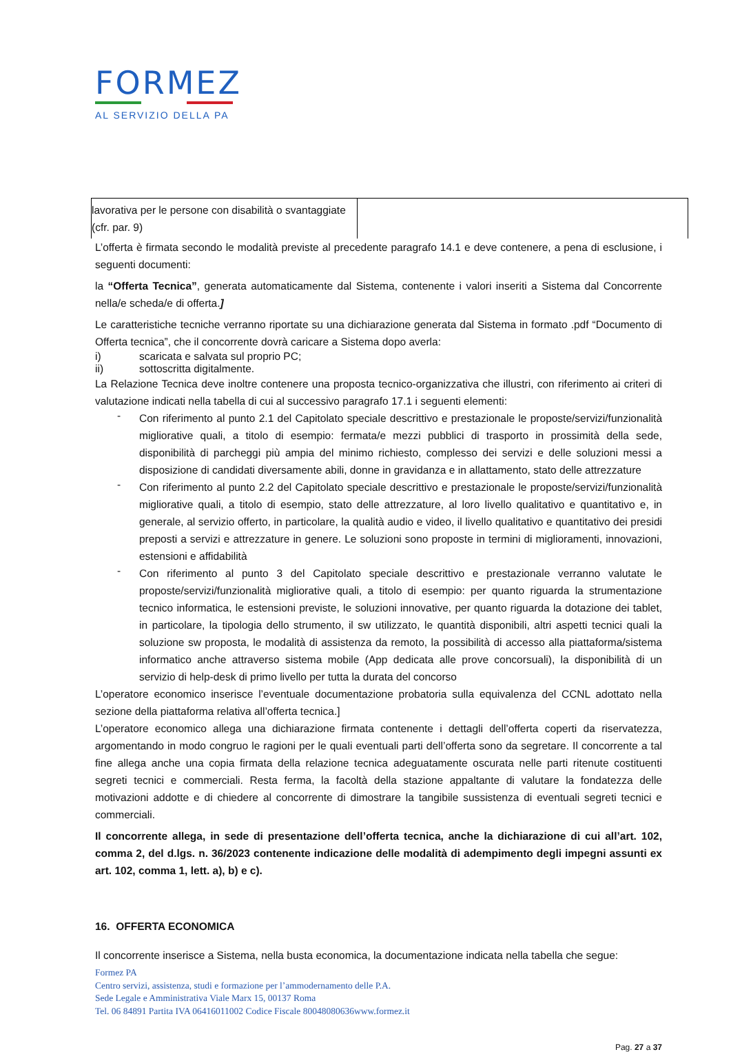FORMEZ
AL SERVIZIO DELLA PA
| lavorativa per le persone con disabilità o svantaggiate (cfr. par. 9) | |
L’offerta è firmata secondo le modalità previste al precedente paragrafo 14.1 e deve contenere, a pena di esclusione, i seguenti documenti:
la “Offerta Tecnica”, generata automaticamente dal Sistema, contenente i valori inseriti a Sistema dal Concorrente nella/e scheda/e di offerta.]
Le caratteristiche tecniche verranno riportate su una dichiarazione generata dal Sistema in formato .pdf “Documento di Offerta tecnica”, che il concorrente dovrà caricare a Sistema dopo averla:
i) scaricata e salvata sul proprio PC;
ii) sottoscritta digitalmente.
La Relazione Tecnica deve inoltre contenere una proposta tecnico-organizzativa che illustri, con riferimento ai criteri di valutazione indicati nella tabella di cui al successivo paragrafo 17.1 i seguenti elementi:
-
Con riferimento al punto 2.1 del Capitolato speciale descrittivo e prestazionale le proposte/servizi/funzionalità migliorative quali, a titolo di esempio: fermata/e mezzi pubblici di trasporto in prossimità della sede, disponibilità di parcheggi più ampia del minimo richiesto, complesso dei servizi e delle soluzioni messi a disposizione di candidati diversamente abili, donne in gravidanza e in allattamento, stato delle attrezzature
-
Con riferimento al punto 2.2 del Capitolato speciale descrittivo e prestazionale le proposte/servizi/funzionalità migliorative quali, a titolo di esempio, stato delle attrezzature, al loro livello qualitativo e quantitativo e, in generale, al servizio offerto, in particolare, la qualità audio e video, il livello qualitativo e quantitativo dei presidi preposti a servizi e attrezzature in genere. Le soluzioni sono proposte in termini di miglioramenti, innovazioni, estensioni e affidabilità
-
Con riferimento al punto 3 del Capitolato speciale descrittivo e prestazionale verranno valutate le proposte/servizi/funzionalità migliorative quali, a titolo di esempio: per quanto riguarda la strumentazione tecnico informatica, le estensioni previste, le soluzioni innovative, per quanto riguarda la dotazione dei tablet, in particolare, la tipologia dello strumento, il sw utilizzato, le quantità disponibili, altri aspetti tecnici quali la soluzione sw proposta, le modalità di assistenza da remoto, la possibilità di accesso alla piattaforma/sistema informatico anche attraverso sistema mobile (App dedicata alle prove concorsuali), la disponibilità di un servizio di help-desk di primo livello per tutta la durata del concorso
L’operatore economico inserisce l’eventuale documentazione probatoria sulla equivalenza del CCNL adottato nella sezione della piattaforma relativa all’offerta tecnica.]
L’operatore economico allega una dichiarazione firmata contenente i dettagli dell’offerta coperti da riservatezza, argomentando in modo congruo le ragioni per le quali eventuali parti dell’offerta sono da segretare. Il concorrente a tal fine allega anche una copia firmata della relazione tecnica adeguatamente oscurata nelle parti ritenute costituenti segreti tecnici e commerciali. Resta ferma, la facoltà della stazione appaltante di valutare la fondatezza delle motivazioni addotte e di chiedere al concorrente di dimostrare la tangibile sussistenza di eventuali segreti tecnici e commerciali.
Il concorrente allega, in sede di presentazione dell’offerta tecnica, anche la dichiarazione di cui all’art. 102, comma 2, del d.lgs. n. 36/2023 contenente indicazione delle modalità di adempimento degli impegni assunti ex art. 102, comma 1, lett. a), b) e c).
16. OFFERTA ECONOMICA
Il concorrente inserisce a Sistema, nella busta economica, la documentazione indicata nella tabella che segue:
Formez PA
Centro servizi, assistenza, studi e formazione per l’ammodernamento delle P.A.
Sede Legale e Amministrativa Viale Marx 15, 00137 Roma
Tel. 06 84891 Partita IVA 06416011002 Codice Fiscale 80048080636www.formez.it
Pag. 27 a 37